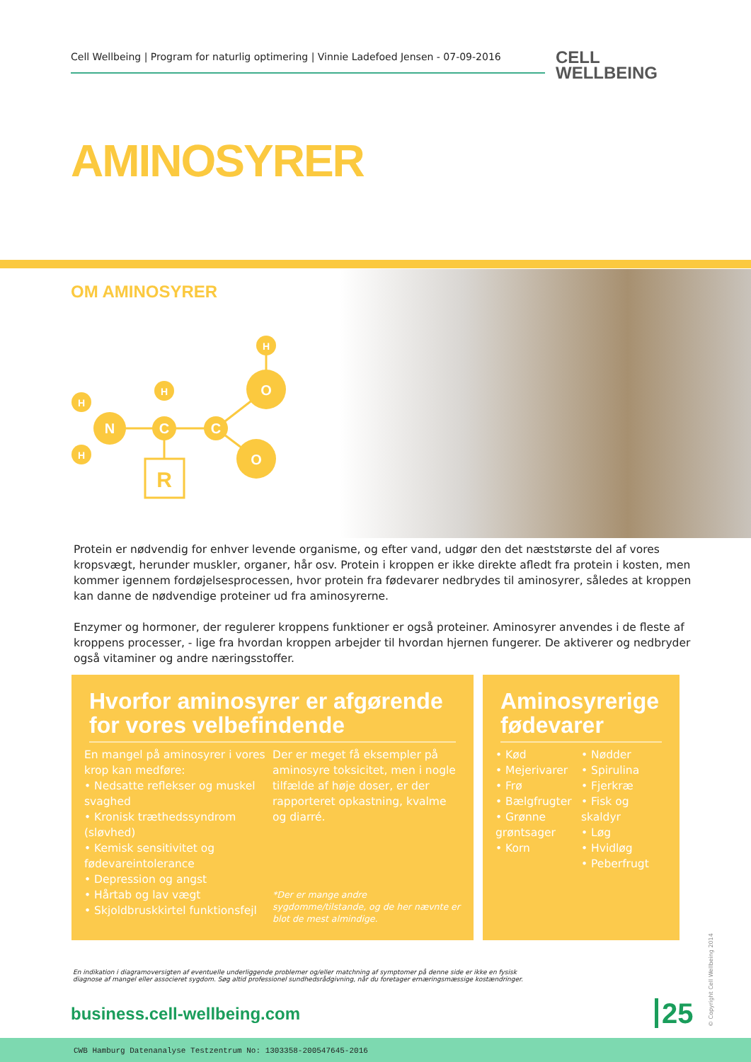Cell Wellbeing | Program for naturlig optimering | Vinnie Ladefoed Jensen - 07-09-2016
CELL
WELLBEING
AMINOSYRER
OM AMINOSYRER
R
N
C
C
O
O
H
H
H
H
Protein er nødvendig for enhver levende organisme, og efter vand, udgør den det næststørste del af vores kropsvægt, herunder muskler, organer, hår osv. Protein i kroppen er ikke direkte afledt fra protein i kosten, men kommer igennem fordøjelsesprocessen, hvor protein fra fødevarer nedbrydes til aminosyrer, således at kroppen kan danne de nødvendige proteiner ud fra aminosyrerne.
Enzymer og hormoner, der regulerer kroppens funktioner er også proteiner. Aminosyrer anvendes i de fleste af kroppens processer, - lige fra hvordan kroppen arbejder til hvordan hjernen fungerer. De aktiverer og nedbryder også vitaminer og andre næringsstoffer.
Hvorfor aminosyrer er afgørende for vores velbefindende
En mangel på aminosyrer i vores krop kan medføre:
• Nedsatte reflekser og muskel svaghed
• Kronisk træthedssyndrom (sløvhed)
• Kemisk sensitivitet og fødevareintolerance
• Depression og angst
• Hårtab og lav vægt
• Skjoldbruskkirtel funktionsfejl
Der er meget få eksempler på aminosyre toksicitet, men i nogle tilfælde af høje doser, er der rapporteret opkastning, kvalme og diarré.
*Der er mange andre sygdomme/tilstande, og de her nævnte er blot de mest almindige.
Aminosyrerige fødevarer
• Kød
• Mejerivarer
• Frø
• Bælgfrugter
• Grønne grøntsager
• Korn
• Nødder
• Spirulina
• Fjerkræ
• Fisk og skaldyr
• Løg
• Hvidløg
• Peberfrugt
En indikation i diagramoversigten af eventuelle underliggende problemer og/eller matchning af symptomer på denne side er ikke en fysisk diagnose af mangel eller associeret sygdom. Søg altid professionel sundhedsrådgivning, når du foretager ernæringsmæssige kostændringer.
business.cell-wellbeing.com 25 © Copyright Cell Wellbeing 2014
CWB Hamburg Datenanalyse Testzentrum No: 1303358-200547645-2016